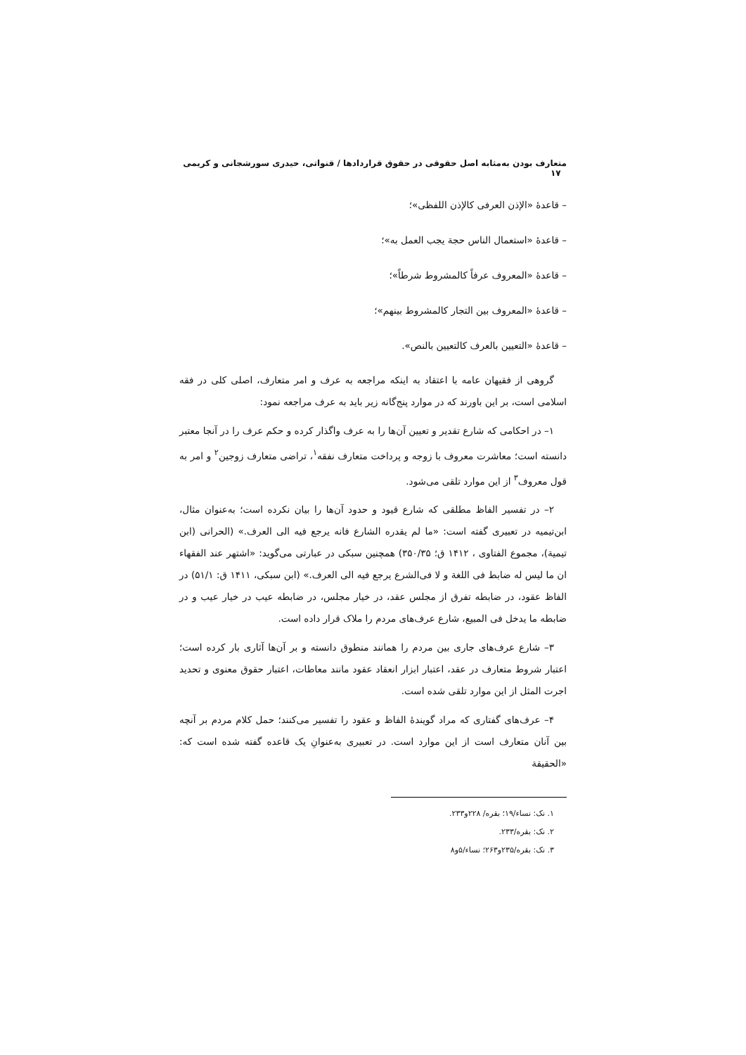متعارف بودن به‌مثابه اصل حقوقی در حقوق قراردادها / قنواتی، حیدری سورشجانی و کریمی ۱۷
– قاعدهٔ «الإذن العرفی کالإذن اللفظی»؛
– قاعدهٔ «استعمال الناس حجة یجب العمل به»؛
– قاعدهٔ «المعروف عرفاً کالمشروط شرطاً»؛
– قاعدهٔ «المعروف بین التجار کالمشروط بینهم»؛
– قاعدهٔ «التعیین بالعرف کالتعیین بالنص».
گروهی از فقیهان عامه با اعتقاد به اینکه مراجعه به عرف و امر متعارف، اصلی کلی در فقه اسلامی است، بر این باورند که در موارد پنج‌گانه زیر باید به عرف مراجعه نمود:
۱– در احکامی که شارع تقدیر و تعیین آن‌ها را به عرف واگذار کرده و حکم عرف را در آنجا معتبر دانسته است؛ معاشرت معروف با زوجه و پرداخت متعارف نفقه<sup>۱</sup>، تراضی متعارف زوجین<sup>۲</sup> و امر به قول معروف<sup>۳</sup> از این موارد تلقی می‌شود.
۲– در تفسیر الفاظ مطلقی که شارع قیود و حدود آن‌ها را بیان نکرده است؛ به‌عنوان مثال، ابن‌تیمیه در تعبیری گفته است: «ما لم یقدره الشارع فانه یرجع فیه الی العرف.» (الحرانی (ابن تیمیة)، مجموع الفتاوی ، ۱۴۱۲ ق؛ ۳۵۰/۳۵) همچنین سبکی در عبارتی می‌گوید: «اشتهر عند الفقهاء ان ما لیس له ضابط فی اللغة و لا فی‌الشرع یرجع فیه الی العرف.» (ابن سبکی، ۱۴۱۱ ق: ۵۱/۱) در الفاظ عقود، در ضابطه تفرق از مجلس عقد، در خیار مجلس، در ضابطه عیب در خیار عیب و در ضابطه ما یدخل فی المبیع، شارع عرف‌های مردم را ملاک قرار داده است.
۳– شارع عرف‌های جاری بین مردم را همانند منطوق دانسته و بر آن‌ها آثاری بار کرده است؛ اعتبار شروط متعارف در عقد، اعتبار ابزار انعقاد عقود مانند معاطات، اعتبار حقوق معنوی و تحدید اجرت المثل از این موارد تلقی شده است.
۴– عرف‌های گفتاری که مراد گویندهٔ الفاظ و عقود را تفسیر می‌کنند؛ حمل کلام مردم بر آنچه بین آنان متعارف است از این موارد است. در تعبیری به‌عنوانِ یک قاعده گفته شده است که: «الحقیقة
۱. نک: نساء/۱۹؛ بقره/ ۲۲۸و۲۳۳.
۲. نک: بقره/۲۳۳.
۳. نک: بقره/۲۳۵و۲۶۳؛ نساء/۵و۸